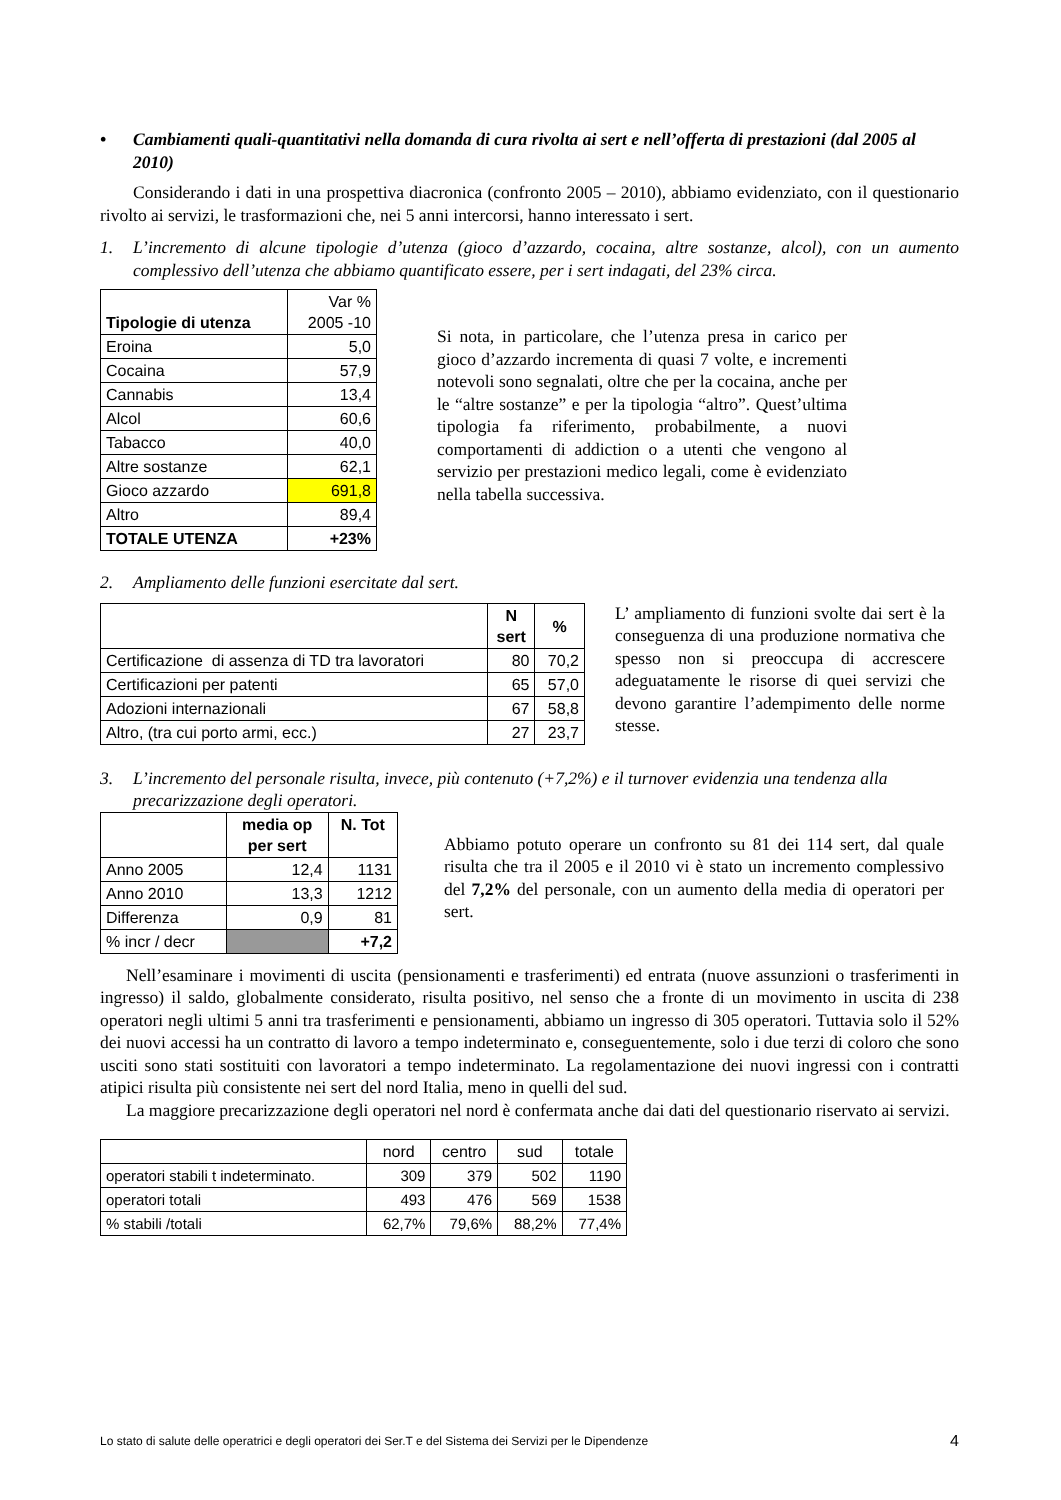• Cambiamenti quali-quantitativi nella domanda di cura rivolta ai sert e nell’offerta di prestazioni (dal 2005 al 2010)
Considerando i dati in una prospettiva diacronica (confronto 2005 – 2010), abbiamo evidenziato, con il questionario rivolto ai servizi, le trasformazioni che, nei 5 anni intercorsi, hanno interessato i sert.
1. L’incremento di alcune tipologie d’utenza (gioco d’azzardo, cocaina, altre sostanze, alcol), con un aumento complessivo dell’utenza che abbiamo quantificato essere, per i sert indagati, del 23% circa.
| Tipologie di utenza | Var % 2005 -10 |
| --- | --- |
| Eroina | 5,0 |
| Cocaina | 57,9 |
| Cannabis | 13,4 |
| Alcol | 60,6 |
| Tabacco | 40,0 |
| Altre sostanze | 62,1 |
| Gioco azzardo | 691,8 |
| Altro | 89,4 |
| TOTALE UTENZA | +23% |
Si nota, in particolare, che l’utenza presa in carico per gioco d’azzardo incrementa di quasi 7 volte, e incrementi notevoli sono segnalati, oltre che per la cocaina, anche per le “altre sostanze” e per la tipologia “altro”. Quest’ultima tipologia fa riferimento, probabilmente, a nuovi comportamenti di addiction o a utenti che vengono al servizio per prestazioni medico legali, come è evidenziato nella tabella successiva.
2. Ampliamento delle funzioni esercitate dal sert.
| | N sert | % |
| --- | --- | --- |
| Certificazione di assenza di TD tra lavoratori | 80 | 70,2 |
| Certificazioni per patenti | 65 | 57,0 |
| Adozioni internazionali | 67 | 58,8 |
| Altro, (tra cui porto armi, ecc.) | 27 | 23,7 |
L’ ampliamento di funzioni svolte dai sert è la conseguenza di una produzione normativa che spesso non si preoccupa di accrescere adeguatamente le risorse di quei servizi che devono garantire l’adempimento delle norme stesse.
3. L’incremento del personale risulta, invece, più contenuto (+7,2%) e il turnover evidenzia una tendenza alla precarizzazione degli operatori.
| | media op per sert | N. Tot |
| --- | --- | --- |
| Anno 2005 | 12,4 | 1131 |
| Anno 2010 | 13,3 | 1212 |
| Differenza | 0,9 | 81 |
| % incr / decr | | +7,2 |
Abbiamo potuto operare un confronto su 81 dei 114 sert, dal quale risulta che tra il 2005 e il 2010 vi è stato un incremento complessivo del 7,2% del personale, con un aumento della media di operatori per sert.
Nell’esaminare i movimenti di uscita (pensionamenti e trasferimenti) ed entrata (nuove assunzioni o trasferimenti in ingresso) il saldo, globalmente considerato, risulta positivo, nel senso che a fronte di un movimento in uscita di 238 operatori negli ultimi 5 anni tra trasferimenti e pensionamenti, abbiamo un ingresso di 305 operatori. Tuttavia solo il 52% dei nuovi accessi ha un contratto di lavoro a tempo indeterminato e, conseguentemente, solo i due terzi di coloro che sono usciti sono stati sostituiti con lavoratori a tempo indeterminato. La regolamentazione dei nuovi ingressi con i contratti atipici risulta più consistente nei sert del nord Italia, meno in quelli del sud.
La maggiore precarizzazione degli operatori nel nord è confermata anche dai dati del questionario riservato ai servizi.
| | nord | centro | sud | totale |
| operatori stabili t indeterminato. | 309 | 379 | 502 | 1190 |
| operatori totali | 493 | 476 | 569 | 1538 |
| % stabili /totali | 62,7% | 79,6% | 88,2% | 77,4% |
Lo stato di salute delle operatrici e degli operatori dei Ser.T e del Sistema dei Servizi per le Dipendenze 4